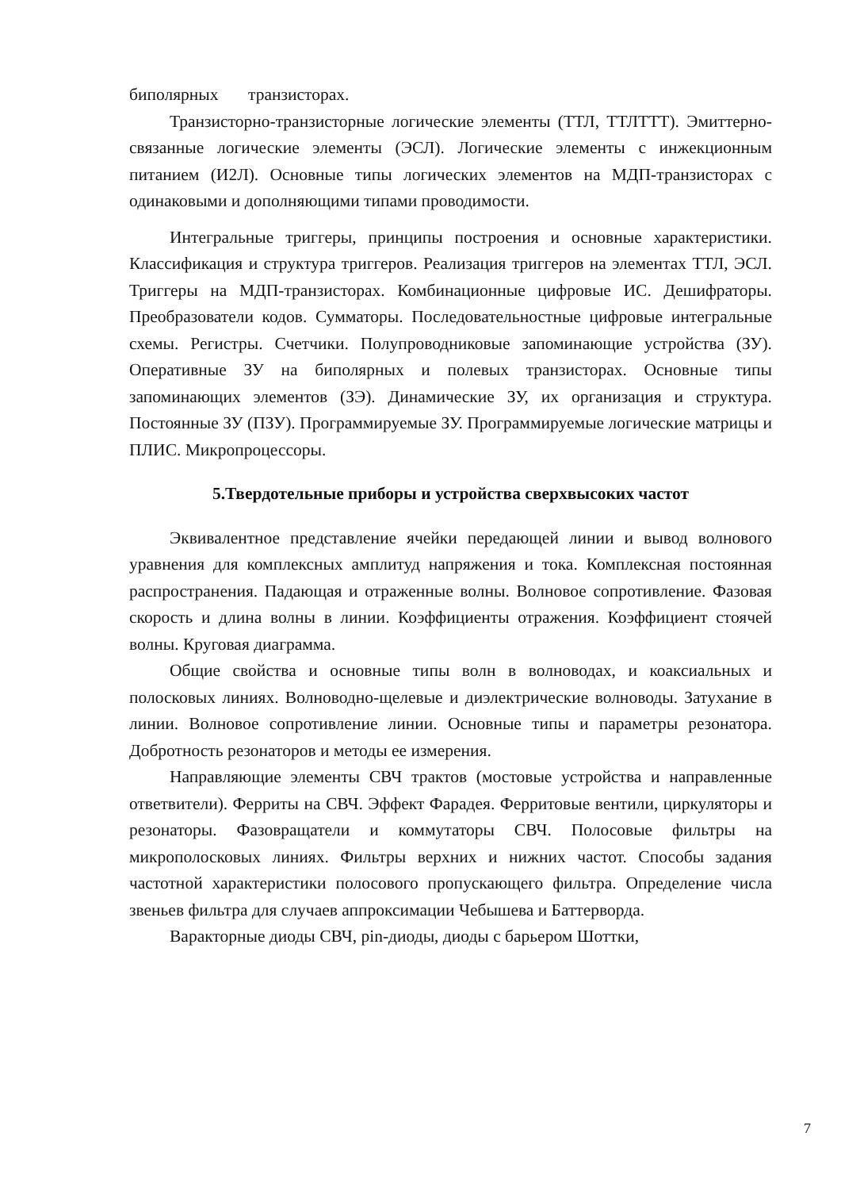биполярных транзисторах.
Транзисторно-транзисторные логические элементы (ТТЛ, ТТЛТТТ). Эмиттерно-связанные логические элементы (ЭСЛ). Логические элементы с инжекционным питанием (И2Л). Основные типы логических элементов на МДП-транзисторах с одинаковыми и дополняющими типами проводимости.
Интегральные триггеры, принципы построения и основные характеристики. Классификация и структура триггеров. Реализация триггеров на элементах ТТЛ, ЭСЛ. Триггеры на МДП-транзисторах. Комбинационные цифровые ИС. Дешифраторы. Преобразователи кодов. Сумматоры. Последовательностные цифровые интегральные схемы. Регистры. Счетчики. Полупроводниковые запоминающие устройства (ЗУ). Оперативные ЗУ на биполярных и полевых транзисторах. Основные типы запоминающих элементов (ЗЭ). Динамические ЗУ, их организация и структура. Постоянные ЗУ (ПЗУ). Программируемые ЗУ. Программируемые логические матрицы и ПЛИС. Микропроцессоры.
5.Твердотельные приборы и устройства сверхвысоких частот
Эквивалентное представление ячейки передающей линии и вывод волнового уравнения для комплексных амплитуд напряжения и тока. Комплексная постоянная распространения. Падающая и отраженные волны. Волновое сопротивление. Фазовая скорость и длина волны в линии. Коэффициенты отражения. Коэффициент стоячей волны. Круговая диаграмма.
Общие свойства и основные типы волн в волноводах, и коаксиальных и полосковых линиях. Волноводно-щелевые и диэлектрические волноводы. Затухание в линии. Волновое сопротивление линии. Основные типы и параметры резонатора. Добротность резонаторов и методы ее измерения.
Направляющие элементы СВЧ трактов (мостовые устройства и направленные ответвители). Ферриты на СВЧ. Эффект Фарадея. Ферритовые вентили, циркуляторы и резонаторы. Фазовращатели и коммутаторы СВЧ. Полосовые фильтры на микрополосковых линиях. Фильтры верхних и нижних частот. Способы задания частотной характеристики полосового пропускающего фильтра. Определение числа звеньев фильтра для случаев аппроксимации Чебышева и Баттерворда.
Варакторные диоды СВЧ, pin-диоды, диоды с барьером Шоттки,
7